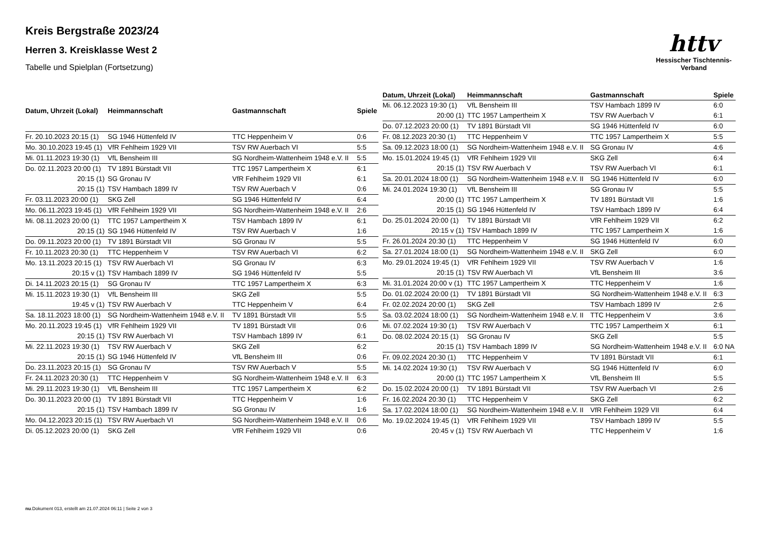httv
Hessischer Tischtennis-Verband
Kreis Bergstraße 2023/24
Herren 3. Kreisklasse West 2
Tabelle und Spielplan (Fortsetzung)
| Datum, Uhrzeit (Lokal) | Heimmannschaft | Gastmannschaft | Spiele |
| --- | --- | --- | --- |
| Fr. 20.10.2023 20:15 (1) | SG 1946 Hüttenfeld IV | TTC Heppenheim V | 0:6 |
| Mo. 30.10.2023 19:45 (1) | VfR Fehlheim 1929 VII | TSV RW Auerbach VI | 5:5 |
| Mi. 01.11.2023 19:30 (1) | VfL Bensheim III | SG Nordheim-Wattenheim 1948 e.V. II | 5:5 |
| Do. 02.11.2023 20:00 (1) | TV 1891 Bürstadt VII | TTC 1957 Lampertheim X | 6:1 |
| 20:15 (1) | SG Gronau IV | VfR Fehlheim 1929 VII | 6:1 |
| 20:15 (1) | TSV Hambach 1899 IV | TSV RW Auerbach V | 0:6 |
| Fr. 03.11.2023 20:00 (1) | SKG Zell | SG 1946 Hüttenfeld IV | 6:4 |
| Mo. 06.11.2023 19:45 (1) | VfR Fehlheim 1929 VII | SG Nordheim-Wattenheim 1948 e.V. II | 2:6 |
| Mi. 08.11.2023 20:00 (1) | TTC 1957 Lampertheim X | TSV Hambach 1899 IV | 6:1 |
| 20:15 (1) | SG 1946 Hüttenfeld IV | TSV RW Auerbach V | 1:6 |
| Do. 09.11.2023 20:00 (1) | TV 1891 Bürstadt VII | SG Gronau IV | 5:5 |
| Fr. 10.11.2023 20:30 (1) | TTC Heppenheim V | TSV RW Auerbach VI | 6:2 |
| Mo. 13.11.2023 20:15 (1) | TSV RW Auerbach VI | SG Gronau IV | 6:3 |
| 20:15 v (1) | TSV Hambach 1899 IV | SG 1946 Hüttenfeld IV | 5:5 |
| Di. 14.11.2023 20:15 (1) | SG Gronau IV | TTC 1957 Lampertheim X | 6:3 |
| Mi. 15.11.2023 19:30 (1) | VfL Bensheim III | SKG Zell | 5:5 |
| 19:45 v (1) | TSV RW Auerbach V | TTC Heppenheim V | 6:4 |
| Sa. 18.11.2023 18:00 (1) | SG Nordheim-Wattenheim 1948 e.V. II | TV 1891 Bürstadt VII | 5:5 |
| Mo. 20.11.2023 19:45 (1) | VfR Fehlheim 1929 VII | TV 1891 Bürstadt VII | 0:6 |
| 20:15 (1) | TSV RW Auerbach VI | TSV Hambach 1899 IV | 6:1 |
| Mi. 22.11.2023 19:30 (1) | TSV RW Auerbach V | SKG Zell | 6:2 |
| 20:15 (1) | SG 1946 Hüttenfeld IV | VfL Bensheim III | 0:6 |
| Do. 23.11.2023 20:15 (1) | SG Gronau IV | TSV RW Auerbach V | 5:5 |
| Fr. 24.11.2023 20:30 (1) | TTC Heppenheim V | SG Nordheim-Wattenheim 1948 e.V. II | 6:3 |
| Mi. 29.11.2023 19:30 (1) | VfL Bensheim III | TTC 1957 Lampertheim X | 6:2 |
| Do. 30.11.2023 20:00 (1) | TV 1891 Bürstadt VII | TTC Heppenheim V | 1:6 |
| 20:15 (1) | TSV Hambach 1899 IV | SG Gronau IV | 1:6 |
| Mo. 04.12.2023 20:15 (1) | TSV RW Auerbach VI | SG Nordheim-Wattenheim 1948 e.V. II | 0:6 |
| Di. 05.12.2023 20:00 (1) | SKG Zell | VfR Fehlheim 1929 VII | 0:6 |
| Datum, Uhrzeit (Lokal) | Heimmannschaft | Gastmannschaft | Spiele |
| --- | --- | --- | --- |
| Mi. 06.12.2023 19:30 (1) | VfL Bensheim III | TSV Hambach 1899 IV | 6:0 |
| 20:00 (1) | TTC 1957 Lampertheim X | TSV RW Auerbach V | 6:1 |
| Do. 07.12.2023 20:00 (1) | TV 1891 Bürstadt VII | SG 1946 Hüttenfeld IV | 6:0 |
| Fr. 08.12.2023 20:30 (1) | TTC Heppenheim V | TTC 1957 Lampertheim X | 5:5 |
| Sa. 09.12.2023 18:00 (1) | SG Nordheim-Wattenheim 1948 e.V. II | SG Gronau IV | 4:6 |
| Mo. 15.01.2024 19:45 (1) | VfR Fehlheim 1929 VII | SKG Zell | 6:4 |
| 20:15 (1) | TSV RW Auerbach V | TSV RW Auerbach VI | 6:1 |
| Sa. 20.01.2024 18:00 (1) | SG Nordheim-Wattenheim 1948 e.V. II | SG 1946 Hüttenfeld IV | 6:0 |
| Mi. 24.01.2024 19:30 (1) | VfL Bensheim III | SG Gronau IV | 5:5 |
| 20:00 (1) | TTC 1957 Lampertheim X | TV 1891 Bürstadt VII | 1:6 |
| 20:15 (1) | SG 1946 Hüttenfeld IV | TSV Hambach 1899 IV | 6:4 |
| Do. 25.01.2024 20:00 (1) | TV 1891 Bürstadt VII | VfR Fehlheim 1929 VII | 6:2 |
| 20:15 v (1) | TSV Hambach 1899 IV | TTC 1957 Lampertheim X | 1:6 |
| Fr. 26.01.2024 20:30 (1) | TTC Heppenheim V | SG 1946 Hüttenfeld IV | 6:0 |
| Sa. 27.01.2024 18:00 (1) | SG Nordheim-Wattenheim 1948 e.V. II | SKG Zell | 6:0 |
| Mo. 29.01.2024 19:45 (1) | VfR Fehlheim 1929 VII | TSV RW Auerbach V | 1:6 |
| 20:15 (1) | TSV RW Auerbach VI | VfL Bensheim III | 3:6 |
| Mi. 31.01.2024 20:00 v (1) | TTC 1957 Lampertheim X | TTC Heppenheim V | 1:6 |
| Do. 01.02.2024 20:00 (1) | TV 1891 Bürstadt VII | SG Nordheim-Wattenheim 1948 e.V. II | 6:3 |
| Fr. 02.02.2024 20:00 (1) | SKG Zell | TSV Hambach 1899 IV | 2:6 |
| Sa. 03.02.2024 18:00 (1) | SG Nordheim-Wattenheim 1948 e.V. II | TTC Heppenheim V | 3:6 |
| Mi. 07.02.2024 19:30 (1) | TSV RW Auerbach V | TTC 1957 Lampertheim X | 6:1 |
| Do. 08.02.2024 20:15 (1) | SG Gronau IV | SKG Zell | 5:5 |
| 20:15 (1) | TSV Hambach 1899 IV | SG Nordheim-Wattenheim 1948 e.V. II | 6:0 NA |
| Fr. 09.02.2024 20:30 (1) | TTC Heppenheim V | TV 1891 Bürstadt VII | 6:1 |
| Mi. 14.02.2024 19:30 (1) | TSV RW Auerbach V | SG 1946 Hüttenfeld IV | 6:0 |
| 20:00 (1) | TTC 1957 Lampertheim X | VfL Bensheim III | 5:5 |
| Do. 15.02.2024 20:00 (1) | TV 1891 Bürstadt VII | TSV RW Auerbach VI | 2:6 |
| Fr. 16.02.2024 20:30 (1) | TTC Heppenheim V | SKG Zell | 6:2 |
| Sa. 17.02.2024 18:00 (1) | SG Nordheim-Wattenheim 1948 e.V. II | VfR Fehlheim 1929 VII | 6:4 |
| Mo. 19.02.2024 19:45 (1) | VfR Fehlheim 1929 VII | TSV Hambach 1899 IV | 5:5 |
| 20:45 v (1) | TSV RW Auerbach VI | TTC Heppenheim V | 1:6 |
nu.Dokument 013, erstellt am 21.07.2024 06:11 | Seite 2 von 3